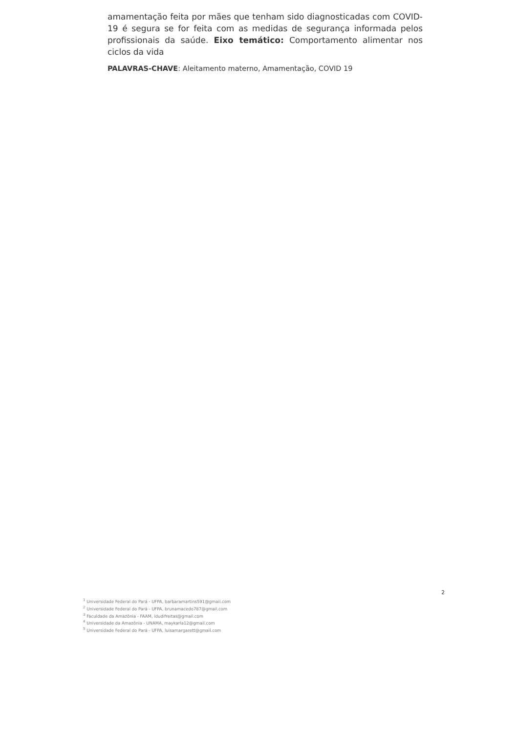amamentação feita por mães que tenham sido diagnosticadas com COVID-19 é segura se for feita com as medidas de segurança informada pelos profissionais da saúde. Eixo temático: Comportamento alimentar nos ciclos da vida
PALAVRAS-CHAVE: Aleitamento materno, Amamentação, COVID 19
2
<sup>1</sup> Universidade Federal do Pará - UFPA, barbaramartins591@gmail.com
<sup>2</sup> Universidade Federal do Pará - UFPA, brunamacedo787@gmail.com
<sup>3</sup> Faculdade da Amazônia - FAAM, idudifreitas@gmail.com
<sup>4</sup> Universidade da Amazônia - UNAMA, maykarla12@gmail.com
<sup>5</sup> Universidade Federal do Pará - UFPA, luisamargarett@gmail.com